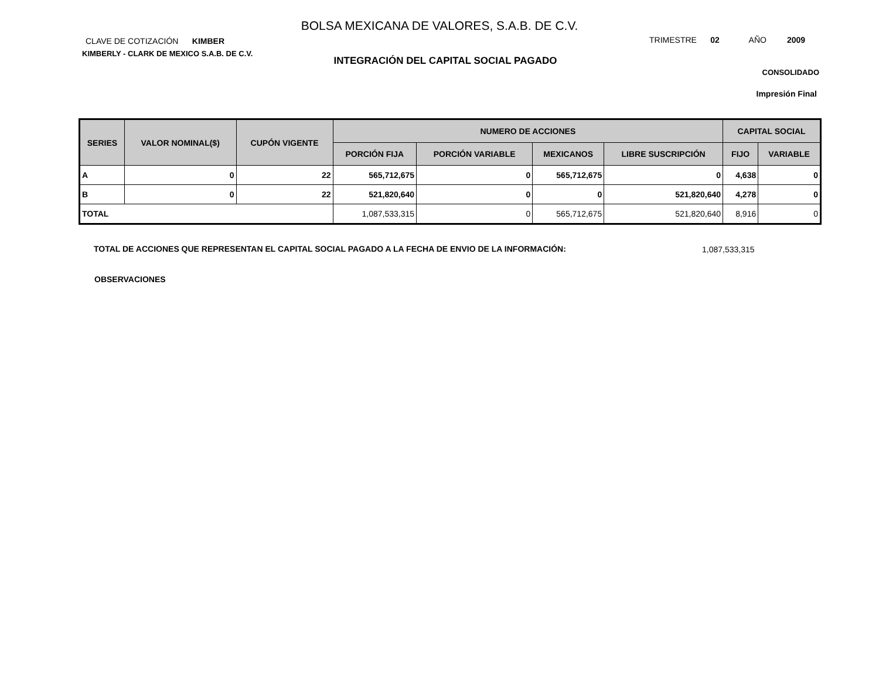BOLSA MEXICANA DE VALORES, S.A.B. DE C.V.
CLAVE DE COTIZACIÓN KIMBER
KIMBERLY - CLARK DE MEXICO S.A.B. DE C.V.
TRIMESTRE 02 AÑO 2009
INTEGRACIÓN DEL CAPITAL SOCIAL PAGADO
CONSOLIDADO
Impresión Final
| SERIES | VALOR NOMINAL($) | CUPÓN VIGENTE | NUMERO DE ACCIONES | | | | CAPITAL SOCIAL | |
| --- | --- | --- | --- | --- | --- | --- | --- | --- |
| | | | PORCIÓN FIJA | PORCIÓN VARIABLE | MEXICANOS | LIBRE SUSCRIPCIÓN | FIJO | VARIABLE |
| A | 0 | 22 | 565,712,675 | 0 | 565,712,675 | 0 | 4,638 | 0 |
| B | 0 | 22 | 521,820,640 | 0 | 0 | 521,820,640 | 4,278 | 0 |
| TOTAL | | | 1,087,533,315 | 0 | 565,712,675 | 521,820,640 | 8,916 | 0 |
TOTAL DE ACCIONES QUE REPRESENTAN EL CAPITAL SOCIAL PAGADO A LA FECHA DE ENVIO DE LA INFORMACIÓN:
1,087,533,315
OBSERVACIONES